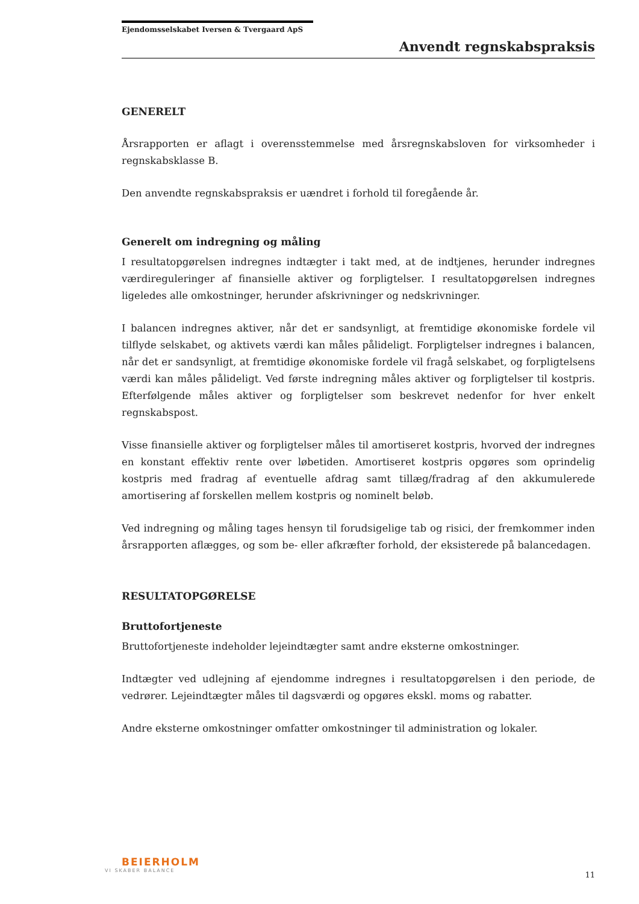Ejendomsselskabet Iversen & Tvergaard ApS
Anvendt regnskabspraksis
GENERELT
Årsrapporten er aflagt i overensstemmelse med årsregnskabsloven for virksomheder i regnskabsklasse B.
Den anvendte regnskabspraksis er uændret i forhold til foregående år.
Generelt om indregning og måling
I resultatopgørelsen indregnes indtægter i takt med, at de indtjenes, herunder indregnes værdireguleringer af finansielle aktiver og forpligtelser. I resultatopgørelsen indregnes ligeledes alle omkostninger, herunder afskrivninger og nedskrivninger.
I balancen indregnes aktiver, når det er sandsynligt, at fremtidige økonomiske fordele vil tilflyde selskabet, og aktivets værdi kan måles pålideligt. Forpligtelser indregnes i balancen, når det er sandsynligt, at fremtidige økonomiske fordele vil fragå selskabet, og forpligtelsens værdi kan måles pålideligt. Ved første indregning måles aktiver og forpligtelser til kostpris. Efterfølgende måles aktiver og forpligtelser som beskrevet nedenfor for hver enkelt regnskabspost.
Visse finansielle aktiver og forpligtelser måles til amortiseret kostpris, hvorved der indregnes en konstant effektiv rente over løbetiden. Amortiseret kostpris opgøres som oprindelig kostpris med fradrag af eventuelle afdrag samt tillæg/fradrag af den akkumulerede amortisering af forskellen mellem kostpris og nominelt beløb.
Ved indregning og måling tages hensyn til forudsigelige tab og risici, der fremkommer inden årsrapporten aflægges, og som be- eller afkræfter forhold, der eksisterede på balancedagen.
RESULTATOPGØRELSE
Bruttofortjeneste
Bruttofortjeneste indeholder lejeindtægter samt andre eksterne omkostninger.
Indtægter ved udlejning af ejendomme indregnes i resultatopgørelsen i den periode, de vedrører. Lejeindtægter måles til dagsværdi og opgøres ekskl. moms og rabatter.
Andre eksterne omkostninger omfatter omkostninger til administration og lokaler.
BEIERHOLM
VI SKABER BALANCE
11